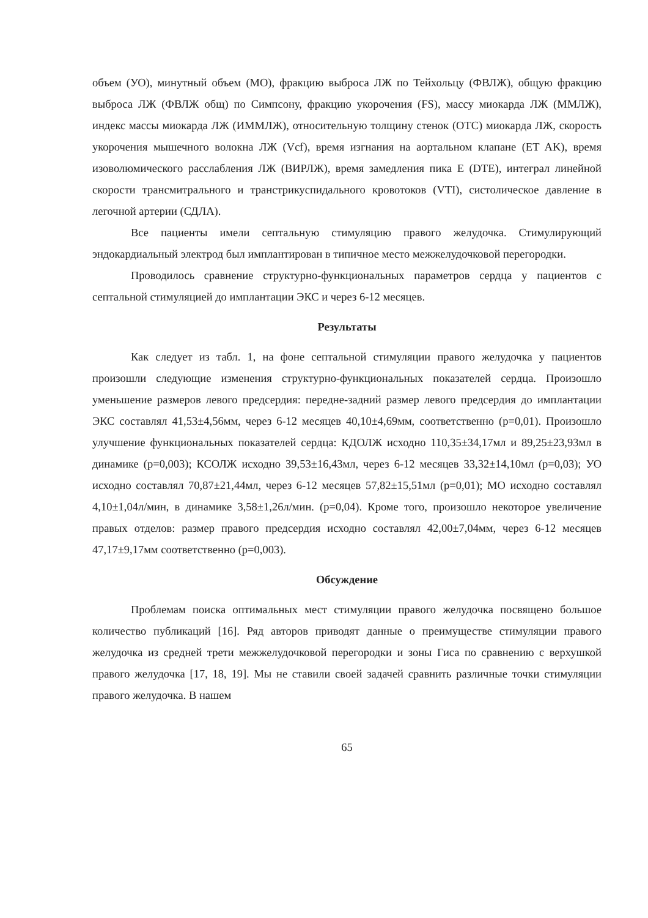объем (УО), минутный объем (МО), фракцию выброса ЛЖ по Тейхольцу (ФВЛЖ), общую фракцию выброса ЛЖ (ФВЛЖ общ) по Симпсону, фракцию укорочения (FS), массу миокарда ЛЖ (ММЛЖ), индекс массы миокарда ЛЖ (ИММЛЖ), относительную толщину стенок (ОТС) миокарда ЛЖ, скорость укорочения мышечного волокна ЛЖ (Vcf), время изгнания на аортальном клапане (ET AK), время изоволюмического расслабления ЛЖ (ВИРЛЖ), время замедления пика E (DTE), интеграл линейной скорости трансмитрального и транстрикуспидального кровотоков (VTI), систолическое давление в легочной артерии (СДЛА).
Все пациенты имели септальную стимуляцию правого желудочка. Стимулирующий эндокардиальный электрод был имплантирован в типичное место межжелудочковой перегородки.
Проводилось сравнение структурно-функциональных параметров сердца у пациентов с септальной стимуляцией до имплантации ЭКС и через 6-12 месяцев.
Результаты
Как следует из табл. 1, на фоне септальной стимуляции правого желудочка у пациентов произошли следующие изменения структурно-функциональных показателей сердца. Произошло уменьшение размеров левого предсердия: передне-задний размер левого предсердия до имплантации ЭКС составлял 41,53±4,56мм, через 6-12 месяцев 40,10±4,69мм, соответственно (p=0,01). Произошло улучшение функциональных показателей сердца: КДОЛЖ исходно 110,35±34,17мл и 89,25±23,93мл в динамике (p=0,003); КСОЛЖ исходно 39,53±16,43мл, через 6-12 месяцев 33,32±14,10мл (p=0,03); УО исходно составлял 70,87±21,44мл, через 6-12 месяцев 57,82±15,51мл (p=0,01); МО исходно составлял 4,10±1,04л/мин, в динамике 3,58±1,26л/мин. (p=0,04). Кроме того, произошло некоторое увеличение правых отделов: размер правого предсердия исходно составлял 42,00±7,04мм, через 6-12 месяцев 47,17±9,17мм соответственно (p=0,003).
Обсуждение
Проблемам поиска оптимальных мест стимуляции правого желудочка посвящено большое количество публикаций [16]. Ряд авторов приводят данные о преимуществе стимуляции правого желудочка из средней трети межжелудочковой перегородки и зоны Гиса по сравнению с верхушкой правого желудочка [17, 18, 19]. Мы не ставили своей задачей сравнить различные точки стимуляции правого желудочка. В нашем
65